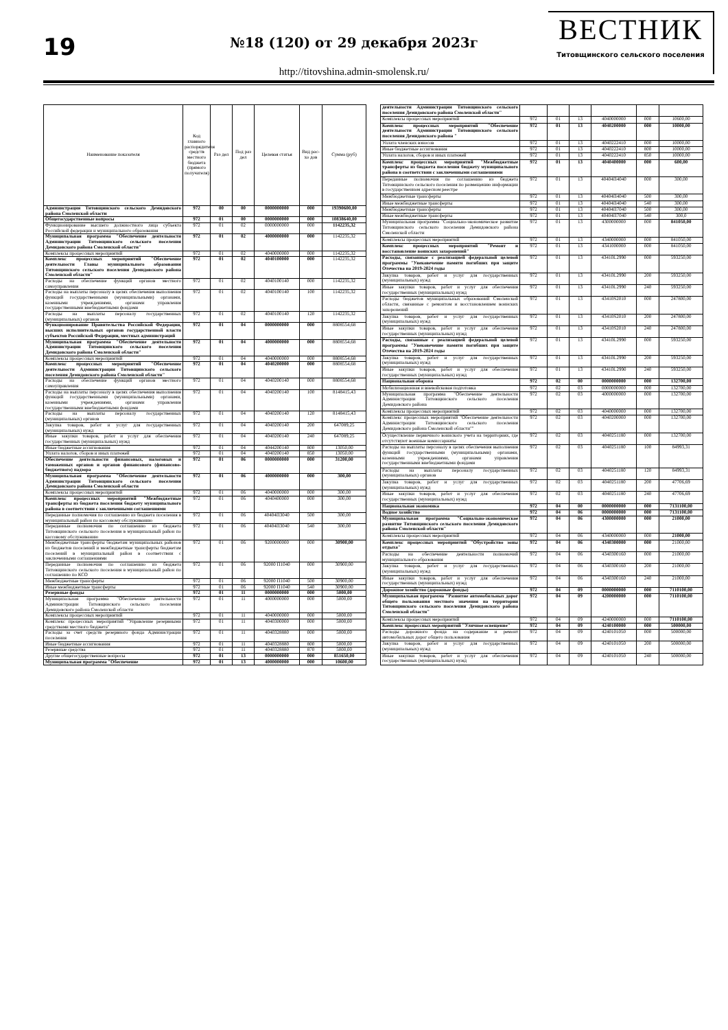19
№18 (120) от 29 декабря 2023г
http://titovshina.admin-smolensk.ru/
ВЕСТНИК
Титовщинского сельского поселения
| Наименование показателя | Код главного распорядителя средств местного бюджета (прямого получателя) | Раз дел | Под раз дел | Целевая статья | Вид рас-хо дов | Сумма (руб) |
| --- | --- | --- | --- | --- | --- | --- |
| Администрация Титовщинского сельского Демидовского района Смоленской области | 972 | 00 | 00 | 0000000000 | 000 | 19390600,00 |
| Общегосударственные вопросы | 972 | 01 | 00 | 0000000000 | 000 | 10838640,00 |
| Функционирование высшего должностного лица субъекта Российской федерации и муниципального образования | 972 | 01 | 02 | 0000000000 | 000 | 1142235,32 |
| Муниципальная программа "Обеспечение деятельности Администрации Титовщинского сельского поселения Демидовского района Смоленской области" | 972 | 01 | 02 | 4000000000 | 000 | 1142235,32 |
| Комплексы процессных мероприятий | 972 | 01 | 02 | 4040000000 | 000 | 1142235,32 |
| Комплекс процессных мероприятий "Обеспечение деятельности Главы муниципального образования Титовщинского сельского поселения Демидовского района Смоленской области" | 972 | 01 | 02 | 4040100000 | 000 | 1142235,32 |
| Расходы на обеспечение функций органов местного самоуправления | 972 | 01 | 02 | 4040100140 | 000 | 1142235,32 |
| Расходы на выплаты персоналу в целях обеспечения выполнения функций государственными (муниципальными) органами, казенными учреждениями, органами управления государственными внебюджетными фондами | 972 | 01 | 02 | 4040100140 | 100 | 1142235,32 |
| Расходы на выплаты персоналу государственных (муниципальных) органов | 972 | 01 | 02 | 4040100140 | 120 | 1142235,32 |
| Функционирование Правительства Российской Федерации, высших исполнительных органов государственной власти субъектов Российской Федерации, местных администраций | 972 | 01 | 04 | 0000000000 | 000 | 8808554,68 |
| Муниципальная программа "Обеспечение деятельности Администрации Титовщинского сельского поселения Демидовского района Смоленской области" | 972 | 01 | 04 | 4000000000 | 000 | 8808554,68 |
| Комплексы процессных мероприятий | 972 | 01 | 04 | 4040000000 | 000 | 8808554,68 |
| Комплекс процессных мероприятий "Обеспечение деятельности Администрации Титовщинского сельского поселения Демидовского района Смоленской области" | 972 | 01 | 04 | 4040200000 | 000 | 8808554,68 |
| Расходы на обеспечение функций органов местного самоуправления | 972 | 01 | 04 | 4040200140 | 000 | 8808554,68 |
| Расходы на выплаты персоналу в целях обеспечения выполнения функций государственными (муниципальными) органами, казенными учреждениями, органами управления государственными внебюджетными фондами | 972 | 01 | 04 | 4040200140 | 100 | 8148415,43 |
| Расходы на выплаты персоналу государственных (муниципальных) органов | 972 | 01 | 04 | 4040200140 | 120 | 8148415,43 |
| Закупка товаров, работ и услуг для государственных (муниципальных) нужд | 972 | 01 | 04 | 4040200140 | 200 | 647089,25 |
| Иные закупки товаров, работ и услуг для обеспечения государственных (муниципальных) нужд | 972 | 01 | 04 | 4040200140 | 240 | 647089,25 |
| Иные бюджетные ассигнования | 972 | 01 | 04 | 4044200140 | 800 | 13050,00 |
| Уплата налогов, сборов и иных платежей | 972 | 01 | 04 | 4040200140 | 850 | 13050,00 |
| Обеспечение деятельности финансовых, налоговых и таможенных органов и органов финансового (финансово-бюджетного) надзора | 972 | 01 | 06 | 0000000000 | 000 | 31200,00 |
| Муниципальная программа "Обеспечение деятельности Администрации Титовщинского сельского поселения Демидовского района Смоленской области | 972 | 01 | 06 | 4000000000 | 000 | 300,00 |
| Комплексы процессных мероприятий | 972 | 01 | 06 | 4040000000 | 000 | 300,00 |
| Комплекс процессных мероприятий "Межбюджетные трансферты из бюджета поселения бюджету муниципального района в соответствии с заключенными соглашениями | 972 | 01 | 06 | 4040400000 | 000 | 300,00 |
| Переданные полномочия по соглашению из бюджета поселения в муниципальный район по кассовому обслуживанию | 972 | 01 | 06 | 40404П3040 | 500 | 300,00 |
| Переданные полномочия по соглашению из бюджета Титовщинского сельского поселения в муниципальный район по кассовому обслуживанию | 972 | 01 | 06 | 40404П3040 | 540 | 300,00 |
| Межбюджетные трансферты бюджетам муниципальных районов из бюджетов поселений и межбюджетные трансферты бюджетам поселений в муниципальный район в соответствии с заключенными соглашениями | 972 | 01 | 06 | 9200000000 | 000 | 30900,00 |
| Переданные полномочия по соглашению из бюджета Титовщинского сельского поселения в муниципальный район по соглашению по КСО | 972 | 01 | 06 | 92000 П1040 | 000 | 30900,00 |
| Межбюджетные трансферты | 972 | 01 | 06 | 92000 П1040 | 500 | 30900,00 |
| Иные межбюджетные трансферты | 972 | 01 | 06 | 92000 П1040 | 540 | 30900,00 |
| Резервные фонды | 972 | 01 | 11 | 0000000000 | 000 | 5000,00 |
| Муниципальная программа "Обеспечение деятельности Администрации Титовщинского сельского поселения Демидовского района Смоленской области | 972 | 01 | 11 | 4000000000 | 000 | 5000,00 |
| Комплексы процессных мероприятий | 972 | 01 | 11 | 4040000000 | 000 | 5000,00 |
| Комплекс процессных мероприятий "Управление резервными средствами местного бюджета" | 972 | 01 | 11 | 4040300000 | 000 | 5000,00 |
| Расходы за счет средств резервного фонда Администрации поселения | 972 | 01 | 11 | 4040328880 | 000 | 5000,00 |
| Иные бюджетные ассигнования | 972 | 01 | 11 | 4040328880 | 800 | 5000,00 |
| Резервные средства | 972 | 01 | 11 | 4040328880 | 870 | 5000,00 |
| Другие общегосударственные вопросы | 972 | 01 | 13 | 0000000000 | 000 | 851650,00 |
| Муниципальная программа "Обеспечение | 972 | 01 | 13 | 4000000000 | 000 | 10600,00 |
| деятельности Администрации Титовщинского сельского поселения Демидовского района Смоленской области" | | | | | | |
| Комплексы процессных мероприятий | 972 | 01 | 13 | 4040000000 | 000 | 10600,00 |
| Комплекс процессных мероприятий "Обеспечение деятельности Администрации Титовщинского сельского поселения Демидовского района " | 972 | 01 | 13 | 4040200000 | 000 | 10000,00 |
| Уплата членских взносов | 972 | 01 | 13 | 4040222410 | 000 | 10000,00 |
| Иные бюджетные ассигнования | 972 | 01 | 13 | 4040222410 | 800 | 10000,00 |
| Уплата налогов, сборов и иных платежей | 972 | 01 | 13 | 4040222410 | 850 | 10000,00 |
| Комплекс процессных мероприятий "Межбюджетные трансферты из бюджета поселения бюджету муниципального района в соответствии с заключенными соглашениями | 972 | 01 | 13 | 4040400000 | 000 | 600,00 |
| Переданные полномочия по соглашению из бюджета Титовщинского сельского поселения по размещению информации в государственном адресном реестре | 972 | 01 | 13 | 40404П4040 | 000 | 300,00 |
| Межбюджетные трансферты | 972 | 01 | 13 | 40404П4040 | 500 | 300,00 |
| Иные межбюджетные трансферты | 972 | 01 | 13 | 40404П4040 | 540 | 300,00 |
| Межбюджетные трансферты | 972 | 01 | 13 | 40404П7040 | 500 | 300,00 |
| Иные межбюджетные трансферты | 972 | 01 | 13 | 40404П7040 | 540 | 300,0 |
| Муниципальная программа "Социально-экономическое развитие Титовщинского сельского поселения Демидовского района Смоленской области | 972 | 01 | 13 | 4300000000 | 000 | 841050,00 |
| Комплексы процессных мероприятий | 972 | 01 | 13 | 4340000000 | 000 | 841050,00 |
| Комплекс процессных мероприятий "Ремонт и восстановление воинских захоронений" | 972 | 01 | 13 | 4341000000 | 000 | 841050,00 |
| Расходы, связанные с реализацией федеральной целевой программы "Увековечение памяти погибших при защите Отечества на 2019-2024 годы | 972 | 01 | 13 | 43410L2990 | 000 | 593250,00 |
| Закупка товаров, работ и услуг для государственных (муниципальных) нужд | 972 | 01 | 13 | 43410L2990 | 200 | 593250,00 |
| Иные закупки товаров, работ и услуг для обеспечения государственных (муниципальных) нужд | 972 | 01 | 13 | 43410L2990 | 240 | 593250,00 |
| Расходы бюджетов муниципальных образований Смоленской области, связанные с ремонтом и восстановлением воинских захоронений | 972 | 01 | 13 | 43410S2010 | 000 | 247800,00 |
| Закупка товаров, работ и услуг для государственных (муниципальных) нужд | 972 | 01 | 13 | 43410S2010 | 200 | 247800,00 |
| Иные закупки товаров, работ и услуг для обеспечения государственных (муниципальных) нужд | 972 | 01 | 13 | 43410S2010 | 240 | 247800,00 |
| Расходы, связанные с реализацией федеральной целевой программы "Увековечение памяти погибших при защите Отечества на 2019-2024 годы | 972 | 01 | 13 | 43410L2990 | 000 | 593250,00 |
| Закупка товаров, работ и услуг для государственных (муниципальных) нужд | 972 | 01 | 13 | 43410L2990 | 200 | 593250,00 |
| Иные закупки товаров, работ и услуг для обеспечения государственных (муниципальных) нужд | 972 | 01 | 13 | 43410L2990 | 240 | 593250,00 |
| Национальная оборона | 972 | 02 | 00 | 0000000000 | 000 | 132700,00 |
| Мобилизационная и вневойсковая подготовка | 972 | 02 | 03 | 0000000000 | 000 | 132700,00 |
| Муниципальная программа "Обеспечение деятельности Администрации Титовщинского сельского поселения Демидовского района | 972 | 02 | 03 | 4000000000 | 000 | 132700,00 |
| Комплексы процессных мероприятий | 972 | 02 | 03 | 4040000000 | 000 | 132700,00 |
| Комплекс процессных мероприятий "Обеспечение деятельности Администрации Титовщинского сельского поселения Демидовского района Смоленской области"" | 972 | 02 | 03 | 4040200000 | 000 | 132700,00 |
| Осуществление первичного воинского учета на территориях, где отсутствуют военные комиссариаты | 972 | 02 | 03 | 4040251180 | 000 | 132700,00 |
| Расходы на выплаты персоналу в целях обеспечения выполнения функций государственными (муниципальными) органами, казенными учреждениями, органами управления государственными внебюджетными фондами | 972 | 02 | 03 | 4040251180 | 100 | 84993,31 |
| Расходы на выплаты персоналу государственных (муниципальных) органов | 972 | 02 | 03 | 4040251180 | 120 | 84993,31 |
| Закупка товаров, работ и услуг для государственных (муниципальных) нужд | 972 | 02 | 03 | 4040251180 | 200 | 47706,69 |
| Иные закупки товаров, работ и услуг для обеспечения государственных (муниципальных) нужд | 972 | 02 | 03 | 4040251180 | 240 | 47706,69 |
| Национальная экономика | 972 | 04 | 00 | 0000000000 | 000 | 7131100,00 |
| Водное хозяйство | 972 | 04 | 06 | 0000000000 | 000 | 7131100,00 |
| Муниципальная программа "Социально-экономическое развитие Титовщинского сельского поселения Демидовского района Смоленской области" | 972 | 04 | 06 | 4300000000 | 000 | 21000,00 |
| Комплексы процессных мероприятий | 972 | 04 | 06 | 4340000000 | 000 | 21000,00 |
| Комплекс процессных мероприятий "Обустройство зоны отдыха" | 972 | 04 | 06 | 4340300000 | 000 | 21000,00 |
| Расходы на обеспечение деятельности полномочий муниципального образования | 972 | 04 | 06 | 4340300160 | 000 | 21000,00 |
| Закупка товаров, работ и услуг для государственных (муниципальных) нужд | 972 | 04 | 06 | 4340300160 | 200 | 21000,00 |
| Иные закупки товаров, работ и услуг для обеспечения государственных (муниципальных) нужд | 972 | 04 | 06 | 4340300160 | 240 | 21000,00 |
| Дорожное хозяйство (дорожные фонды) | 972 | 04 | 09 | 0000000000 | 000 | 7110100,00 |
| Муниципальная программа "Развитие автомобильных дорог общего пользования местного значения на территории Титовщинского сельского поселения Демидовского района Смоленской области" | 972 | 04 | 09 | 4200000000 | 000 | 7110100,00 |
| Комплексы процессных мероприятий | 972 | 04 | 09 | 4240000000 | 000 | 7110100,00 |
| Комплекс процессных мероприятий "Уличное освещение" | 972 | 04 | 09 | 4240100000 | 000 | 500000,00 |
| Расходы дорожного фонда на содержание и ремонт автомобильных дорог общего пользования | 972 | 04 | 09 | 4240101050 | 000 | 500000,00 |
| Закупка товаров, работ и услуг для государственных (муниципальных) нужд | 972 | 04 | 09 | 4240101050 | 200 | 500000,00 |
| Иные закупки товаров, работ и услуг для обеспечения государственных (муниципальных) нужд | 972 | 04 | 09 | 4240101050 | 240 | 500000,00 |